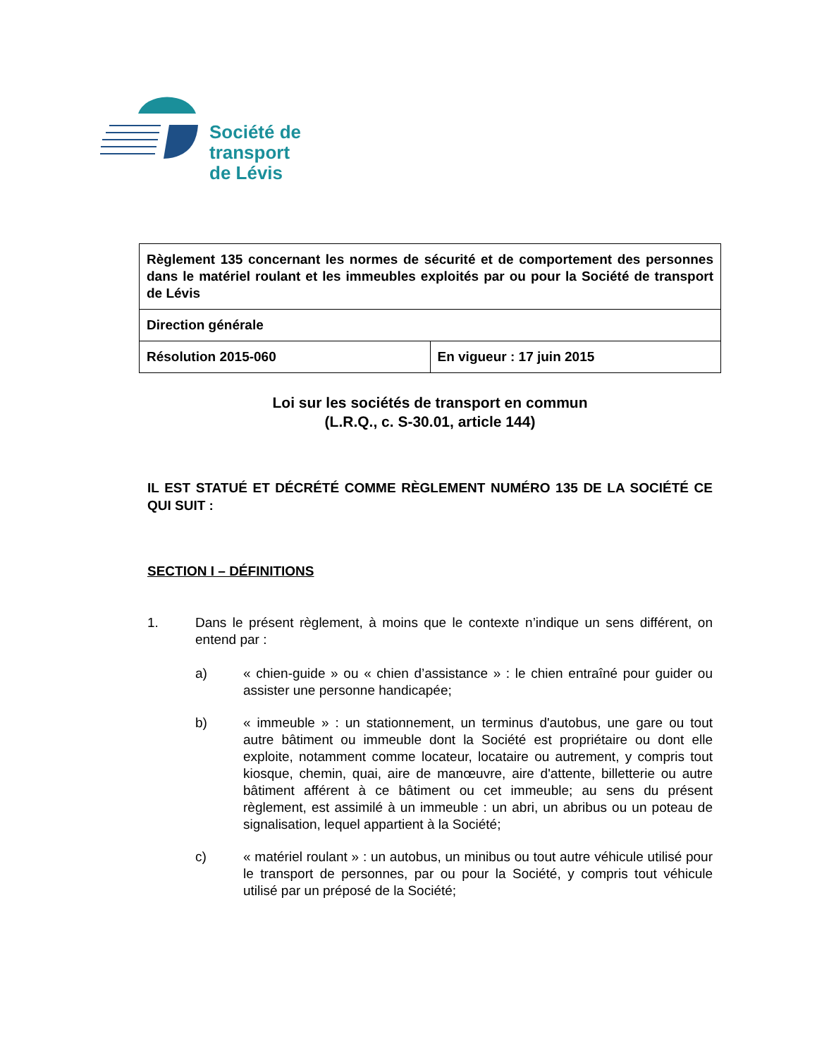Société de
transport
de Lévis
| Règlement 135 concernant les normes de sécurité et de comportement des personnes dans le matériel roulant et les immeubles exploités par ou pour la Société de transport de Lévis | |
| Direction générale | |
| Résolution 2015-060 | En vigueur : 17 juin 2015 |
Loi sur les sociétés de transport en commun
(L.R.Q., c. S-30.01, article 144)
IL EST STATUÉ ET DÉCRÉTÉ COMME RÈGLEMENT NUMÉRO 135 DE LA SOCIÉTÉ CE QUI SUIT :
SECTION I – DÉFINITIONS
1. Dans le présent règlement, à moins que le contexte n’indique un sens différent, on entend par :
a) « chien-guide » ou « chien d’assistance » : le chien entraîné pour guider ou assister une personne handicapée;
b) « immeuble » : un stationnement, un terminus d'autobus, une gare ou tout autre bâtiment ou immeuble dont la Société est propriétaire ou dont elle exploite, notamment comme locateur, locataire ou autrement, y compris tout kiosque, chemin, quai, aire de manœuvre, aire d'attente, billetterie ou autre bâtiment afférent à ce bâtiment ou cet immeuble; au sens du présent règlement, est assimilé à un immeuble : un abri, un abribus ou un poteau de signalisation, lequel appartient à la Société;
c) « matériel roulant » : un autobus, un minibus ou tout autre véhicule utilisé pour le transport de personnes, par ou pour la Société, y compris tout véhicule utilisé par un préposé de la Société;